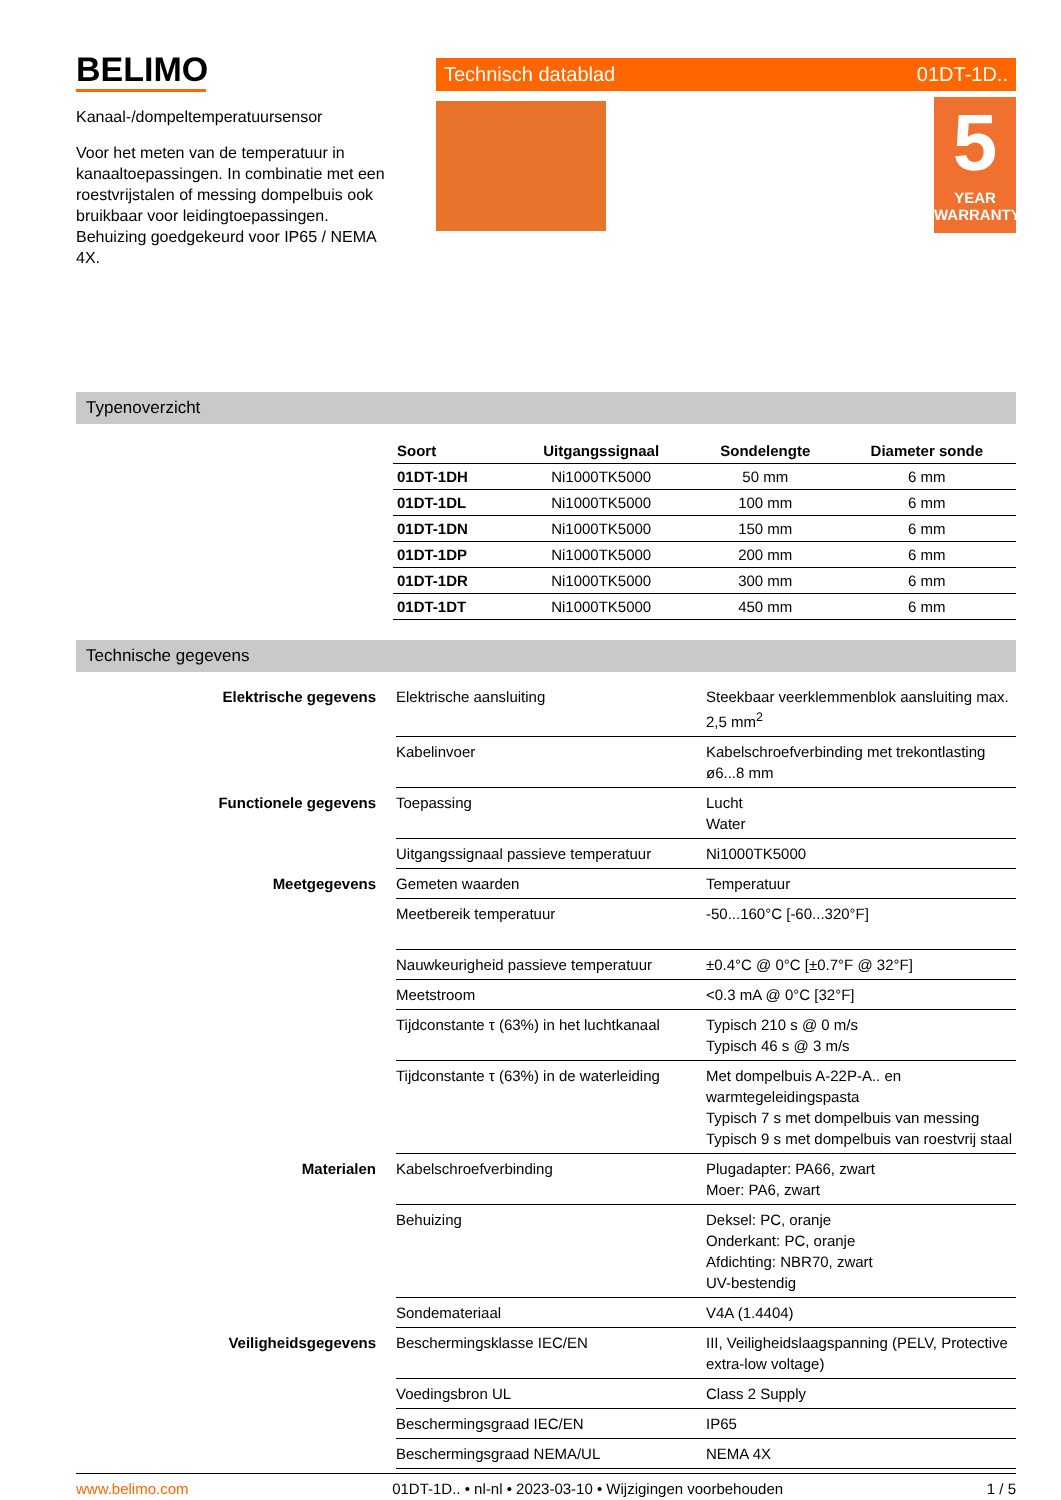BELIMO
Kanaal-/dompeltemperatuursensor
Voor het meten van de temperatuur in kanaaltoepassingen. In combinatie met een roestvrijstalen of messing dompelbuis ook bruikbaar voor leidingtoepassingen. Behuizing goedgekeurd voor IP65 / NEMA 4X.
Technisch datablad 01DT-1D..
5
YEAR
WARRANTY
Typenoverzicht
| Soort | Uitgangssignaal | Sondelengte | Diameter sonde |
| --- | --- | --- | --- |
| 01DT-1DH | Ni1000TK5000 | 50 mm | 6 mm |
| 01DT-1DL | Ni1000TK5000 | 100 mm | 6 mm |
| 01DT-1DN | Ni1000TK5000 | 150 mm | 6 mm |
| 01DT-1DP | Ni1000TK5000 | 200 mm | 6 mm |
| 01DT-1DR | Ni1000TK5000 | 300 mm | 6 mm |
| 01DT-1DT | Ni1000TK5000 | 450 mm | 6 mm |
Technische gegevens
| Elektrische gegevens | Elektrische aansluiting | Steekbaar veerklemmenblok aansluiting max. 2,5 mm<sup>2</sup> |
| | Kabelinvoer | Kabelschroefverbinding met trekontlasting ø6...8 mm |
| Functionele gegevens | Toepassing | Lucht Water |
| | Uitgangssignaal passieve temperatuur | Ni1000TK5000 |
| Meetgegevens | Gemeten waarden | Temperatuur |
| | Meetbereik temperatuur | -50...160°C [-60...320°F] |
| | Nauwkeurigheid passieve temperatuur | ±0.4°C @ 0°C [±0.7°F @ 32°F] |
| | Meetstroom | <0.3 mA @ 0°C [32°F] |
| | Tijdconstante τ (63%) in het luchtkanaal | Typisch 210 s @ 0 m/s Typisch 46 s @ 3 m/s |
| | Tijdconstante τ (63%) in de waterleiding | Met dompelbuis A-22P-A.. en warmtegeleidingspasta Typisch 7 s met dompelbuis van messing Typisch 9 s met dompelbuis van roestvrij staal |
| Materialen | Kabelschroefverbinding | Plugadapter: PA66, zwart Moer: PA6, zwart |
| | Behuizing | Deksel: PC, oranje Onderkant: PC, oranje Afdichting: NBR70, zwart UV-bestendig |
| | Sondemateriaal | V4A (1.4404) |
| Veiligheidsgegevens | Beschermingsklasse IEC/EN | III, Veiligheidslaagspanning (PELV, Protective extra-low voltage) |
| | Voedingsbron UL | Class 2 Supply |
| | Beschermingsgraad IEC/EN | IP65 |
| | Beschermingsgraad NEMA/UL | NEMA 4X |
www.belimo.com 01DT-1D.. • nl-nl • 2023-03-10 • Wijzigingen voorbehouden 1 / 5